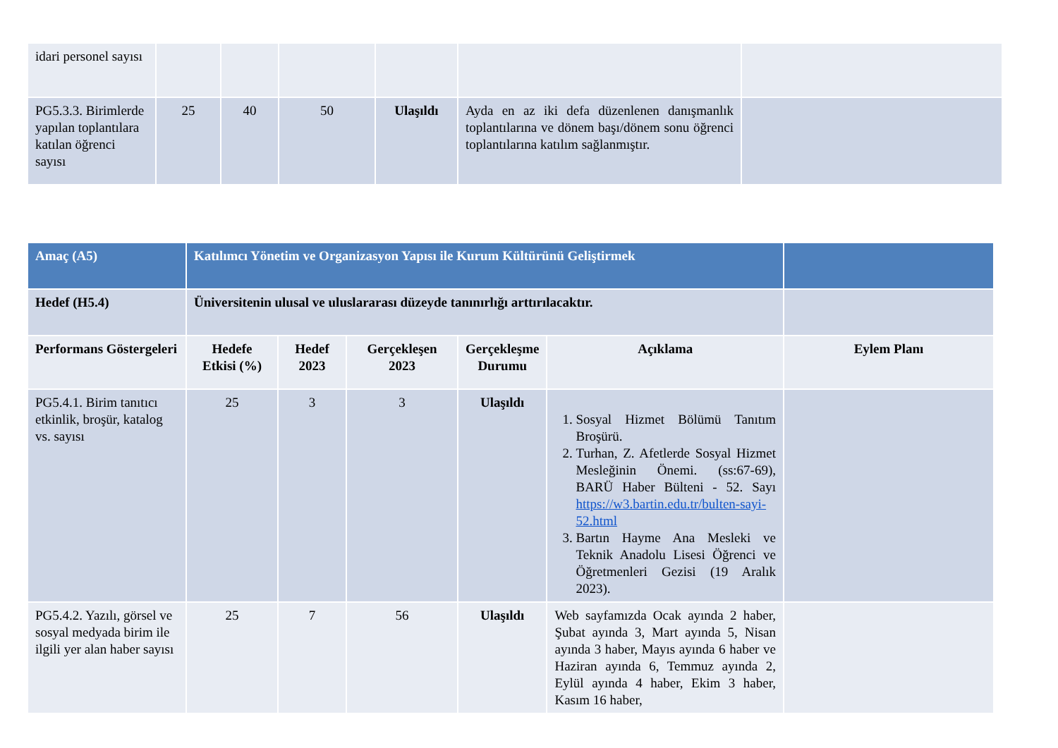| idari personel sayısı | | | | | | |
| PG5.3.3. Birimlerde yapılan toplantılara katılan öğrenci sayısı | 25 | 40 | 50 | Ulaşıldı | Ayda en az iki defa düzenlenen danışmanlık toplantılarına ve dönem başı/dönem sonu öğrenci toplantılarına katılım sağlanmıştır. | |
| Amaç (A5) | Katılımcı Yönetim ve Organizasyon Yapısı ile Kurum Kültürünü Geliştirmek | | | | | |
| Hedef (H5.4) | Üniversitenin ulusal ve uluslararası düzeyde tanınırlığı arttırılacaktır. | | | | | |
| Performans Göstergeleri | Hedefe Etkisi (%) | Hedef 2023 | Gerçekleşen 2023 | Gerçekleşme Durumu | Açıklama | Eylem Planı |
| PG5.4.1. Birim tanıtıcı etkinlik, broşür, katalog vs. sayısı | 25 | 3 | 3 | Ulaşıldı | 1. Sosyal Hizmet Bölümü Tanıtım Broşürü. 2. Turhan, Z. Afetlerde Sosyal Hizmet Mesleğinin Önemi. (ss:67-69), BARÜ Haber Bülteni - 52. Sayı https://w3.bartin.edu.tr/bulten-sayi-52.html 3. Bartın Hayme Ana Mesleki ve Teknik Anadolu Lisesi Öğrenci ve Öğretmenleri Gezisi (19 Aralık 2023). | |
| PG5.4.2. Yazılı, görsel ve sosyal medyada birim ile ilgili yer alan haber sayısı | 25 | 7 | 56 | Ulaşıldı | Web sayfamızda Ocak ayında 2 haber, Şubat ayında 3, Mart ayında 5, Nisan ayında 3 haber, Mayıs ayında 6 haber ve Haziran ayında 6, Temmuz ayında 2, Eylül ayında 4 haber, Ekim 3 haber, Kasım 16 haber, | |